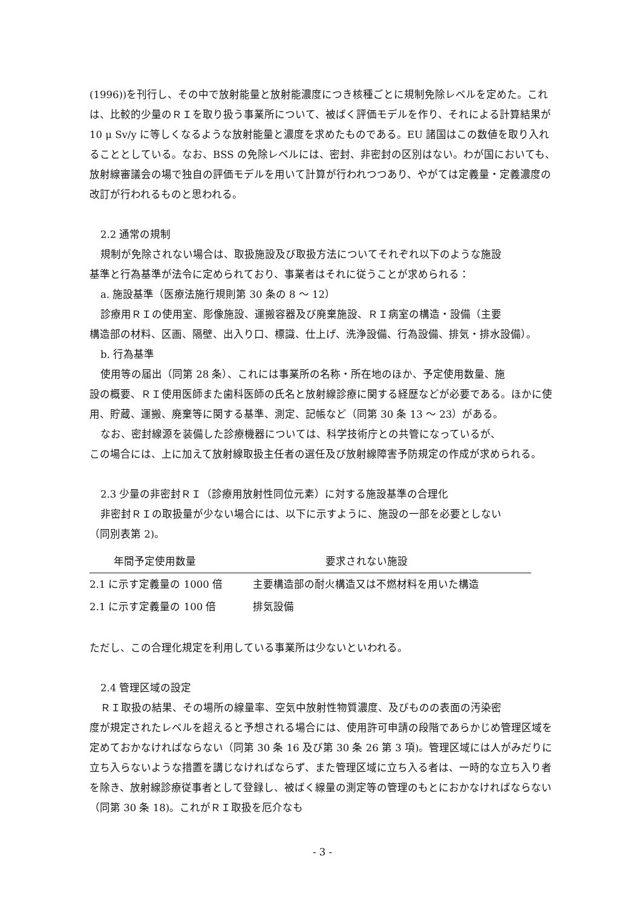(1996))を刊行し、その中で放射能量と放射能濃度につき核種ごとに規制免除レベルを定めた。これは、比較的少量のＲＩを取り扱う事業所について、被ばく評価モデルを作り、それによる計算結果が 10 μ Sv/y に等しくなるような放射能量と濃度を求めたものである。EU 諸国はこの数値を取り入れることとしている。なお、BSS の免除レベルには、密封、非密封の区別はない。わが国においても、放射線審議会の場で独自の評価モデルを用いて計算が行われつつあり、やがては定義量・定義濃度の改訂が行われるものと思われる。
2.2 通常の規制
規制が免除されない場合は、取扱施設及び取扱方法についてそれぞれ以下のような施設
基準と行為基準が法令に定められており、事業者はそれに従うことが求められる：
a. 施設基準（医療法施行規則第 30 条の 8 ～ 12）
診療用ＲＩの使用室、彫像施設、運搬容器及び廃棄施設、ＲＩ病室の構造・設備（主要
構造部の材料、区画、隔壁、出入り口、標識、仕上げ、洗浄設備、行為設備、排気・排水設備）。
b. 行為基準
使用等の届出（同第 28 条）、これには事業所の名称・所在地のほか、予定使用数量、施
設の概要、ＲＩ使用医師また歯科医師の氏名と放射線診療に関する経歴などが必要である。ほかに使用、貯蔵、運搬、廃棄等に関する基準、測定、記帳など（同第 30 条 13 ～ 23）がある。
なお、密封線源を装備した診療機器については、科学技術庁との共管になっているが、
この場合には、上に加えて放射線取扱主任者の選任及び放射線障害予防規定の作成が求められる。
2.3 少量の非密封ＲＩ（診療用放射性同位元素）に対する施設基準の合理化
非密封ＲＩの取扱量が少ない場合には、以下に示すように、施設の一部を必要としない
（同別表第 2)。
| 年間予定使用数量 | 要求されない施設 |
| --- | --- |
| 2.1 に示す定義量の 1000 倍 | 主要構造部の耐火構造又は不燃材料を用いた構造 |
| 2.1 に示す定義量の 100 倍 | 排気設備 |
ただし、この合理化規定を利用している事業所は少ないといわれる。
2.4 管理区域の設定
ＲＩ取扱の結果、その場所の線量率、空気中放射性物質濃度、及びものの表面の汚染密
度が規定されたレベルを超えると予想される場合には、使用許可申請の段階であらかじめ管理区域を定めておかなければならない（同第 30 条 16 及び第 30 条 26 第 3 項)。管理区域には人がみだりに立ち入らないような措置を講じなければならず、また管理区域に立ち入る者は、一時的な立ち入り者を除き、放射線診療従事者として登録し、被ばく線量の測定等の管理のもとにおかなければならない（同第 30 条 18)。これがＲＩ取扱を厄介なも
- 3 -